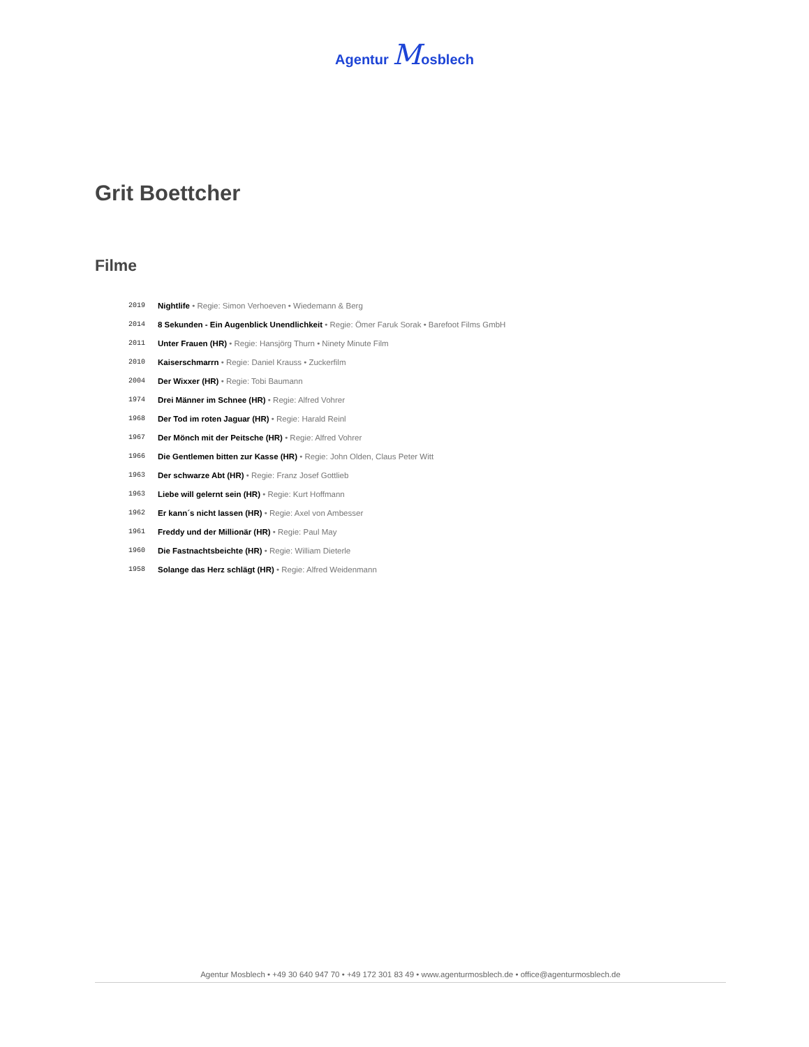Agentur Mosblech
Grit Boettcher
Filme
2019 Nightlife • Regie: Simon Verhoeven • Wiedemann & Berg
2014 8 Sekunden - Ein Augenblick Unendlichkeit • Regie: Ömer Faruk Sorak • Barefoot Films GmbH
2011 Unter Frauen (HR) • Regie: Hansjörg Thurn • Ninety Minute Film
2010 Kaiserschmarrn • Regie: Daniel Krauss • Zuckerfilm
2004 Der Wixxer (HR) • Regie: Tobi Baumann
1974 Drei Männer im Schnee (HR) • Regie: Alfred Vohrer
1968 Der Tod im roten Jaguar (HR) • Regie: Harald Reinl
1967 Der Mönch mit der Peitsche (HR) • Regie: Alfred Vohrer
1966 Die Gentlemen bitten zur Kasse (HR) • Regie: John Olden, Claus Peter Witt
1963 Der schwarze Abt (HR) • Regie: Franz Josef Gottlieb
1963 Liebe will gelernt sein (HR) • Regie: Kurt Hoffmann
1962 Er kann´s nicht lassen (HR) • Regie: Axel von Ambesser
1961 Freddy und der Millionär (HR) • Regie: Paul May
1960 Die Fastnachtsbeichte (HR) • Regie: William Dieterle
1958 Solange das Herz schlägt (HR) • Regie: Alfred Weidenmann
Agentur Mosblech • +49 30 640 947 70 • +49 172 301 83 49 • www.agenturmosblech.de • office@agenturmosblech.de